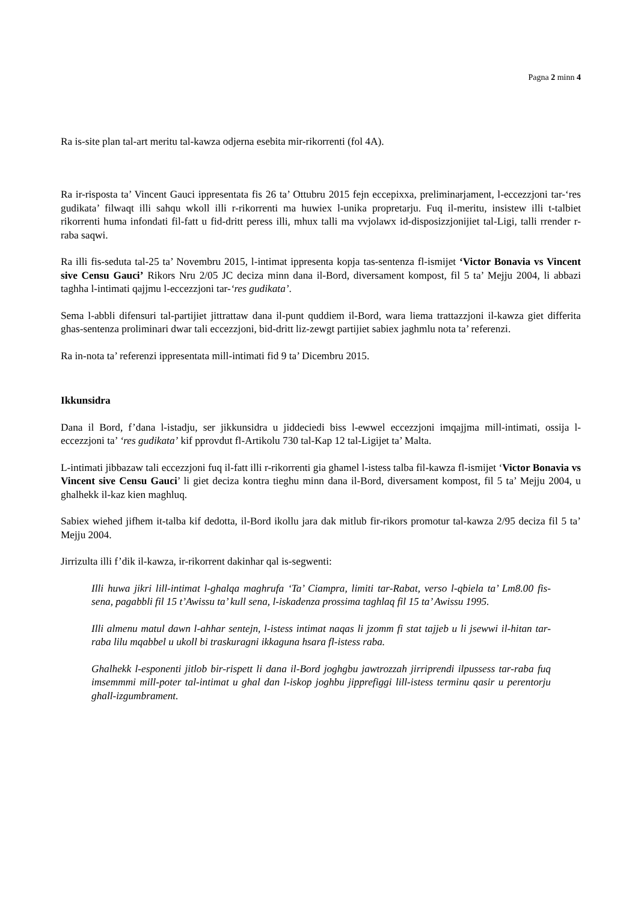Pagna 2 minn 4
Ra is-site plan tal-art meritu tal-kawza odjerna esebita mir-rikorrenti (fol 4A).
Ra ir-risposta ta’ Vincent Gauci ippresentata fis 26 ta’ Ottubru 2015 fejn eccepixxa, preliminarjament, l-eccezzjoni tar-‘res gudikata’ filwaqt illi sahqu wkoll illi r-rikorrenti ma huwiex l-unika propretarju. Fuq il-meritu, insistew illi t-talbiet rikorrenti huma infondati fil-fatt u fid-dritt peress illi, mhux talli ma vvjolawx id-disposizzjonijiet tal-Ligi, talli rrender r-raba saqwi.
Ra illi fis-seduta tal-25 ta’ Novembru 2015, l-intimat ippresenta kopja tas-sentenza fl-ismijet ‘Victor Bonavia vs Vincent sive Censu Gauci’ Rikors Nru 2/05 JC deciza minn dana il-Bord, diversament kompost, fil 5 ta’ Mejju 2004, li abbazi taghha l-intimati qajjmu l-eccezzjoni tar-‘res gudikata’.
Sema l-abbli difensuri tal-partijiet jittrattaw dana il-punt quddiem il-Bord, wara liema trattazzjoni il-kawza giet differita ghas-sentenza proliminari dwar tali eccezzjoni, bid-dritt liz-zewgt partijiet sabiex jaghmlu nota ta’ referenzi.
Ra in-nota ta’ referenzi ippresentata mill-intimati fid 9 ta’ Dicembru 2015.
Ikkunsidra
Dana il Bord, f’dana l-istadju, ser jikkunsidra u jiddeciedi biss l-ewwel eccezzjoni imqajjma mill-intimati, ossija l-eccezzjoni ta’ ‘res gudikata’ kif pprovdut fl-Artikolu 730 tal-Kap 12 tal-Ligijet ta’ Malta.
L-intimati jibbazaw tali eccezzjoni fuq il-fatt illi r-rikorrenti gia ghamel l-istess talba fil-kawza fl-ismijet ‘Victor Bonavia vs Vincent sive Censu Gauci’ li giet deciza kontra tieghu minn dana il-Bord, diversament kompost, fil 5 ta’ Mejju 2004, u ghalhekk il-kaz kien maghluq.
Sabiex wiehed jifhem it-talba kif dedotta, il-Bord ikollu jara dak mitlub fir-rikors promotur tal-kawza 2/95 deciza fil 5 ta’ Mejju 2004.
Jirrizulta illi f’dik il-kawza, ir-rikorrent dakinhar qal is-segwenti:
Illi huwa jikri lill-intimat l-ghalqa maghrufa ‘Ta’ Ciampra, limiti tar-Rabat, verso l-qbiela ta’ Lm8.00 fis-sena, pagabbli fil 15 t’Awissu ta’ kull sena, l-iskadenza prossima taghlaq fil 15 ta’ Awissu 1995.
Illi almenu matul dawn l-ahhar sentejn, l-istess intimat naqas li jzomm fi stat tajjeb u li jsewwi il-hitan tar-raba lilu mqabbel u ukoll bi traskuragni ikkaguna hsara fl-istess raba.
Ghalhekk l-esponenti jitlob bir-rispett li dana il-Bord joghgbu jawtrozzah jirriprendi ilpussess tar-raba fuq imsemmmi mill-poter tal-intimat u ghal dan l-iskop joghbu jipprefiggi lill-istess terminu qasir u perentorju ghall-izgumbrament.